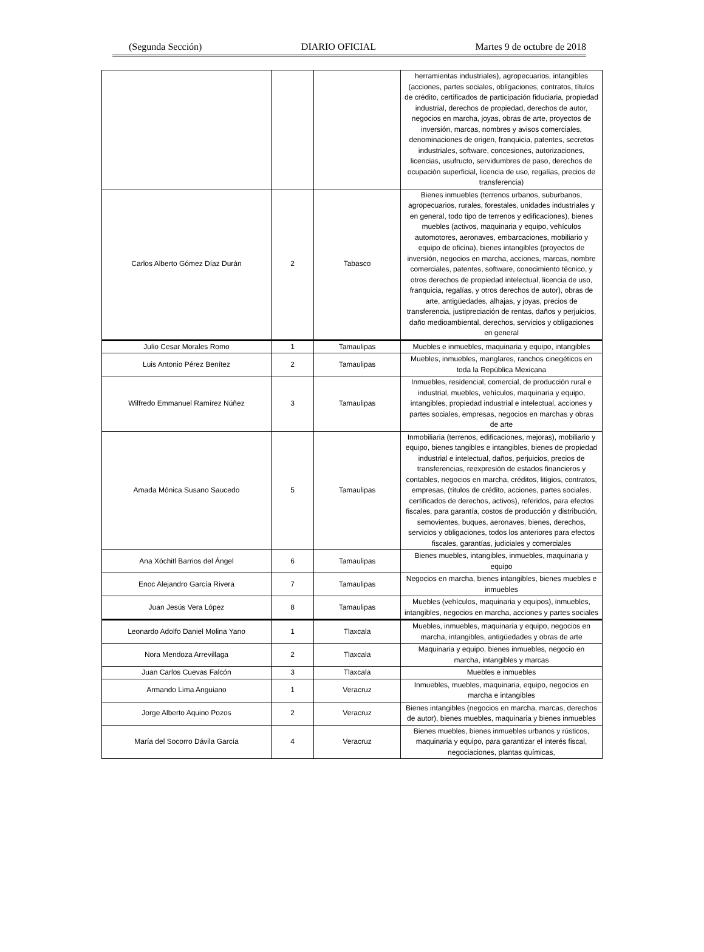(Segunda Sección) DIARIO OFICIAL Martes 9 de octubre de 2018
| | | | herramientas industriales), agropecuarios, intangibles (acciones, partes sociales, obligaciones, contratos, títulos de crédito, certificados de participación fiduciaria, propiedad industrial, derechos de propiedad, derechos de autor, negocios en marcha, joyas, obras de arte, proyectos de inversión, marcas, nombres y avisos comerciales, denominaciones de origen, franquicia, patentes, secretos industriales, software, concesiones, autorizaciones, licencias, usufructo, servidumbres de paso, derechos de ocupación superficial, licencia de uso, regalías, precios de transferencia) |
| Carlos Alberto Gómez Díaz Durán | 2 | Tabasco | Bienes inmuebles (terrenos urbanos, suburbanos, agropecuarios, rurales, forestales, unidades industriales y en general, todo tipo de terrenos y edificaciones), bienes muebles (activos, maquinaria y equipo, vehículos automotores, aeronaves, embarcaciones, mobiliario y equipo de oficina), bienes intangibles (proyectos de inversión, negocios en marcha, acciones, marcas, nombre comerciales, patentes, software, conocimiento técnico, y otros derechos de propiedad intelectual, licencia de uso, franquicia, regalías, y otros derechos de autor), obras de arte, antigüedades, alhajas, y joyas, precios de transferencia, justipreciación de rentas, daños y perjuicios, daño medioambiental, derechos, servicios y obligaciones en general |
| Julio Cesar Morales Romo | 1 | Tamaulipas | Muebles e inmuebles, maquinaria y equipo, intangibles |
| Luis Antonio Pérez Benítez | 2 | Tamaulipas | Muebles, inmuebles, manglares, ranchos cinegéticos en toda la República Mexicana |
| Wilfredo Emmanuel Ramírez Núñez | 3 | Tamaulipas | Inmuebles, residencial, comercial, de producción rural e industrial, muebles, vehículos, maquinaria y equipo, intangibles, propiedad industrial e intelectual, acciones y partes sociales, empresas, negocios en marchas y obras de arte |
| Amada Mónica Susano Saucedo | 5 | Tamaulipas | Inmobiliaria (terrenos, edificaciones, mejoras), mobiliario y equipo, bienes tangibles e intangibles, bienes de propiedad industrial e intelectual, daños, perjuicios, precios de transferencias, reexpresión de estados financieros y contables, negocios en marcha, créditos, litigios, contratos, empresas, (títulos de crédito, acciones, partes sociales, certificados de derechos, activos), referidos, para efectos fiscales, para garantía, costos de producción y distribución, semovientes, buques, aeronaves, bienes, derechos, servicios y obligaciones, todos los anteriores para efectos fiscales, garantías, judiciales y comerciales |
| Ana Xóchitl Barrios del Ángel | 6 | Tamaulipas | Bienes muebles, intangibles, inmuebles, maquinaria y equipo |
| Enoc Alejandro García Rivera | 7 | Tamaulipas | Negocios en marcha, bienes intangibles, bienes muebles e inmuebles |
| Juan Jesús Vera López | 8 | Tamaulipas | Muebles (vehículos, maquinaria y equipos), inmuebles, intangibles, negocios en marcha, acciones y partes sociales |
| Leonardo Adolfo Daniel Molina Yano | 1 | Tlaxcala | Muebles, inmuebles, maquinaria y equipo, negocios en marcha, intangibles, antigüedades y obras de arte |
| Nora Mendoza Arrevillaga | 2 | Tlaxcala | Maquinaria y equipo, bienes inmuebles, negocio en marcha, intangibles y marcas |
| Juan Carlos Cuevas Falcón | 3 | Tlaxcala | Muebles e inmuebles |
| Armando Lima Anguiano | 1 | Veracruz | Inmuebles, muebles, maquinaria, equipo, negocios en marcha e intangibles |
| Jorge Alberto Aquino Pozos | 2 | Veracruz | Bienes intangibles (negocios en marcha, marcas, derechos de autor), bienes muebles, maquinaria y bienes inmuebles |
| María del Socorro Dávila García | 4 | Veracruz | Bienes muebles, bienes inmuebles urbanos y rústicos, maquinaria y equipo, para garantizar el interés fiscal, negociaciones, plantas químicas, |